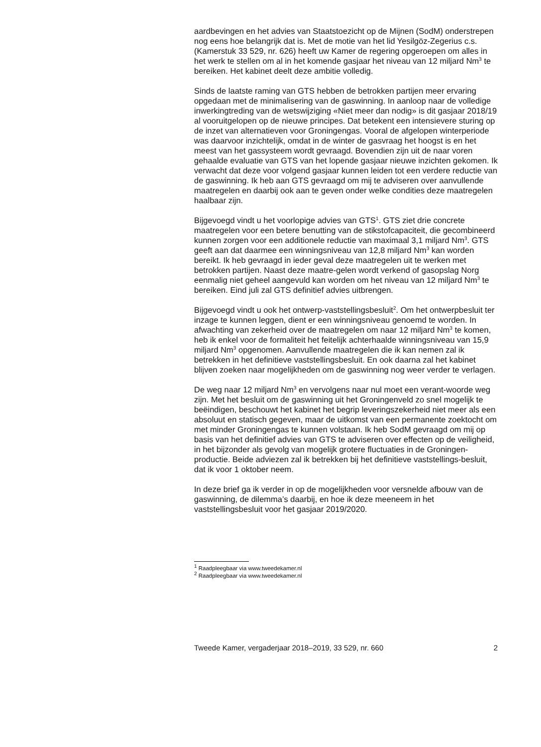aardbevingen en het advies van Staatstoezicht op de Mijnen (SodM) onderstrepen nog eens hoe belangrijk dat is. Met de motie van het lid Yesilgöz-Zegerius c.s. (Kamerstuk 33 529, nr. 626) heeft uw Kamer de regering opgeroepen om alles in het werk te stellen om al in het komende gasjaar het niveau van 12 miljard Nm<sup>3</sup> te bereiken. Het kabinet deelt deze ambitie volledig.
Sinds de laatste raming van GTS hebben de betrokken partijen meer ervaring opgedaan met de minimalisering van de gaswinning. In aanloop naar de volledige inwerkingtreding van de wetswijziging «Niet meer dan nodig» is dit gasjaar 2018/19 al vooruitgelopen op de nieuwe principes. Dat betekent een intensievere sturing op de inzet van alternatieven voor Groningengas. Vooral de afgelopen winterperiode was daarvoor inzichtelijk, omdat in de winter de gasvraag het hoogst is en het meest van het gassysteem wordt gevraagd. Bovendien zijn uit de naar voren gehaalde evaluatie van GTS van het lopende gasjaar nieuwe inzichten gekomen. Ik verwacht dat deze voor volgend gasjaar kunnen leiden tot een verdere reductie van de gaswinning. Ik heb aan GTS gevraagd om mij te adviseren over aanvullende maatregelen en daarbij ook aan te geven onder welke condities deze maatregelen haalbaar zijn.
Bijgevoegd vindt u het voorlopige advies van GTS<sup>1</sup>. GTS ziet drie concrete maatregelen voor een betere benutting van de stikstofcapaciteit, die gecombineerd kunnen zorgen voor een additionele reductie van maximaal 3,1 miljard Nm<sup>3</sup>. GTS geeft aan dat daarmee een winningsniveau van 12,8 miljard Nm<sup>3</sup> kan worden bereikt. Ik heb gevraagd in ieder geval deze maatregelen uit te werken met betrokken partijen. Naast deze maatre-gelen wordt verkend of gasopslag Norg eenmalig niet geheel aangevuld kan worden om het niveau van 12 miljard Nm<sup>3</sup> te bereiken. Eind juli zal GTS definitief advies uitbrengen.
Bijgevoegd vindt u ook het ontwerp-vaststellingsbesluit<sup>2</sup>. Om het ontwerpbesluit ter inzage te kunnen leggen, dient er een winningsniveau genoemd te worden. In afwachting van zekerheid over de maatregelen om naar 12 miljard Nm<sup>3</sup> te komen, heb ik enkel voor de formaliteit het feitelijk achterhaalde winningsniveau van 15,9 miljard Nm<sup>3</sup> opgenomen. Aanvullende maatregelen die ik kan nemen zal ik betrekken in het definitieve vaststellingsbesluit. En ook daarna zal het kabinet blijven zoeken naar mogelijkheden om de gaswinning nog weer verder te verlagen.
De weg naar 12 miljard Nm<sup>3</sup> en vervolgens naar nul moet een verant-woorde weg zijn. Met het besluit om de gaswinning uit het Groningenveld zo snel mogelijk te beëindigen, beschouwt het kabinet het begrip leveringszekerheid niet meer als een absoluut en statisch gegeven, maar de uitkomst van een permanente zoektocht om met minder Groningengas te kunnen volstaan. Ik heb SodM gevraagd om mij op basis van het definitief advies van GTS te adviseren over effecten op de veiligheid, in het bijzonder als gevolg van mogelijk grotere fluctuaties in de Groningen-productie. Beide adviezen zal ik betrekken bij het definitieve vaststellings-besluit, dat ik voor 1 oktober neem.
In deze brief ga ik verder in op de mogelijkheden voor versnelde afbouw van de gaswinning, de dilemma’s daarbij, en hoe ik deze meeneem in het vaststellingsbesluit voor het gasjaar 2019/2020.
<sup>1</sup> Raadpleegbaar via www.tweedekamer.nl
<sup>2</sup> Raadpleegbaar via www.tweedekamer.nl
Tweede Kamer, vergaderjaar 2018–2019, 33 529, nr. 660 2